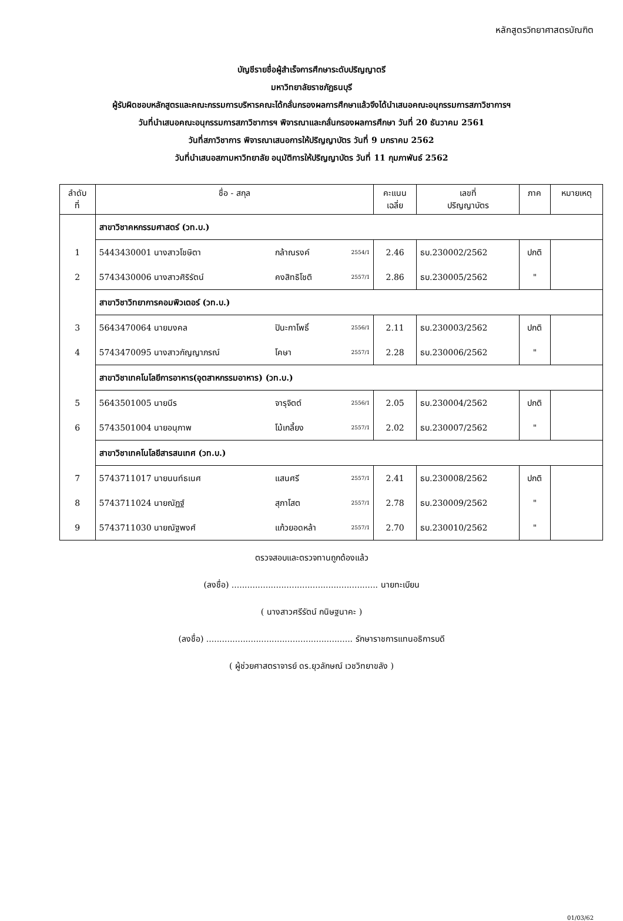หลักสูตรวิทยาศาสตรบัณฑิต
บัญชีรายชื่อผู้สำเร็จการศึกษาระดับปริญญาตรี
มหาวิทยาลัยราชภัฏธนบุรี
ผู้รับผิดชอบหลักสูตรและคณะกรรมการบริหารคณะได้กลั่นกรองผลการศึกษาแล้วจึงได้นำเสนอคณะอนุกรรมการสภาวิชาการฯ
วันที่นำเสนอคณะอนุกรรมการสภาวิชาการฯ พิจารณาและกลั่นกรองผลการศึกษา วันที่ 20 ธันวาคม 2561
วันที่สภาวิชาการ พิจารณาเสนอการให้ปริญญาบัตร วันที่ 9 มกราคม 2562
วันที่นำเสนอสภามหาวิทยาลัย อนุมัติการให้ปริญญาบัตร วันที่ 11 กุมภาพันธ์ 2562
| ลำดับ ที่ | ชื่อ - สกุล | | | คะแนน เฉลี่ย | เลขที่ ปริญญาบัตร | ภาค | หมายเหตุ |
| --- | --- | --- | --- | --- | --- | --- | --- |
| | สาขาวิชาคหกรรมศาสตร์ (วท.บ.) | | | | | | |
| 1 | 5443430001 นางสาวโชษิตา | กล้าณรงค์ | 2554/1 | 2.46 | ธบ.230002/2562 | ปกติ | |
| 2 | 5743430006 นางสาวศิริรัตน์ | คงสิทธิโชติ | 2557/1 | 2.86 | ธบ.230005/2562 | " | |
| | สาขาวิชาวิทยาการคอมพิวเตอร์ (วท.บ.) | | | | | | |
| 3 | 5643470064 นายมงคล | ปินะกาโพธิ์ | 2556/1 | 2.11 | ธบ.230003/2562 | ปกติ | |
| 4 | 5743470095 นางสาวกัญญาภรณ์ | โคษา | 2557/1 | 2.28 | ธบ.230006/2562 | " | |
| | สาขาวิชาเทคโนโลยีการอาหาร(อุตสาหกรรมอาหาร) (วท.บ.) | | | | | | |
| 5 | 5643501005 นายนีร | จารุจิตต์ | 2556/1 | 2.05 | ธบ.230004/2562 | ปกติ | |
| 6 | 5743501004 นายอนุภาพ | โม้เกลี้ยง | 2557/1 | 2.02 | ธบ.230007/2562 | " | |
| | สาขาวิชาเทคโนโลยีสารสนเทศ (วท.บ.) | | | | | | |
| 7 | 5743711017 นายนนท์ธเนศ | แสนศรี | 2557/1 | 2.41 | ธบ.230008/2562 | ปกติ | |
| 8 | 5743711024 นายณัฏฐ์ | สุภาโสต | 2557/1 | 2.78 | ธบ.230009/2562 | " | |
| 9 | 5743711030 นายณัฐพงศ์ | แก้วยอดหล้า | 2557/1 | 2.70 | ธบ.230010/2562 | " | |
ตรวจสอบและตรวจทานถูกต้องแล้ว
(ลงชื่อ) ........................................................ นายทะเบียน
( นางสาวศรีรัตน์ กนิษฐนาคะ )
(ลงชื่อ) ........................................................ รักษาราชการแทนอธิการบดี
( ผู้ช่วยศาสตราจารย์ ดร.ยุวลักษณ์ เวชวิทยาขลัง )
01/03/62